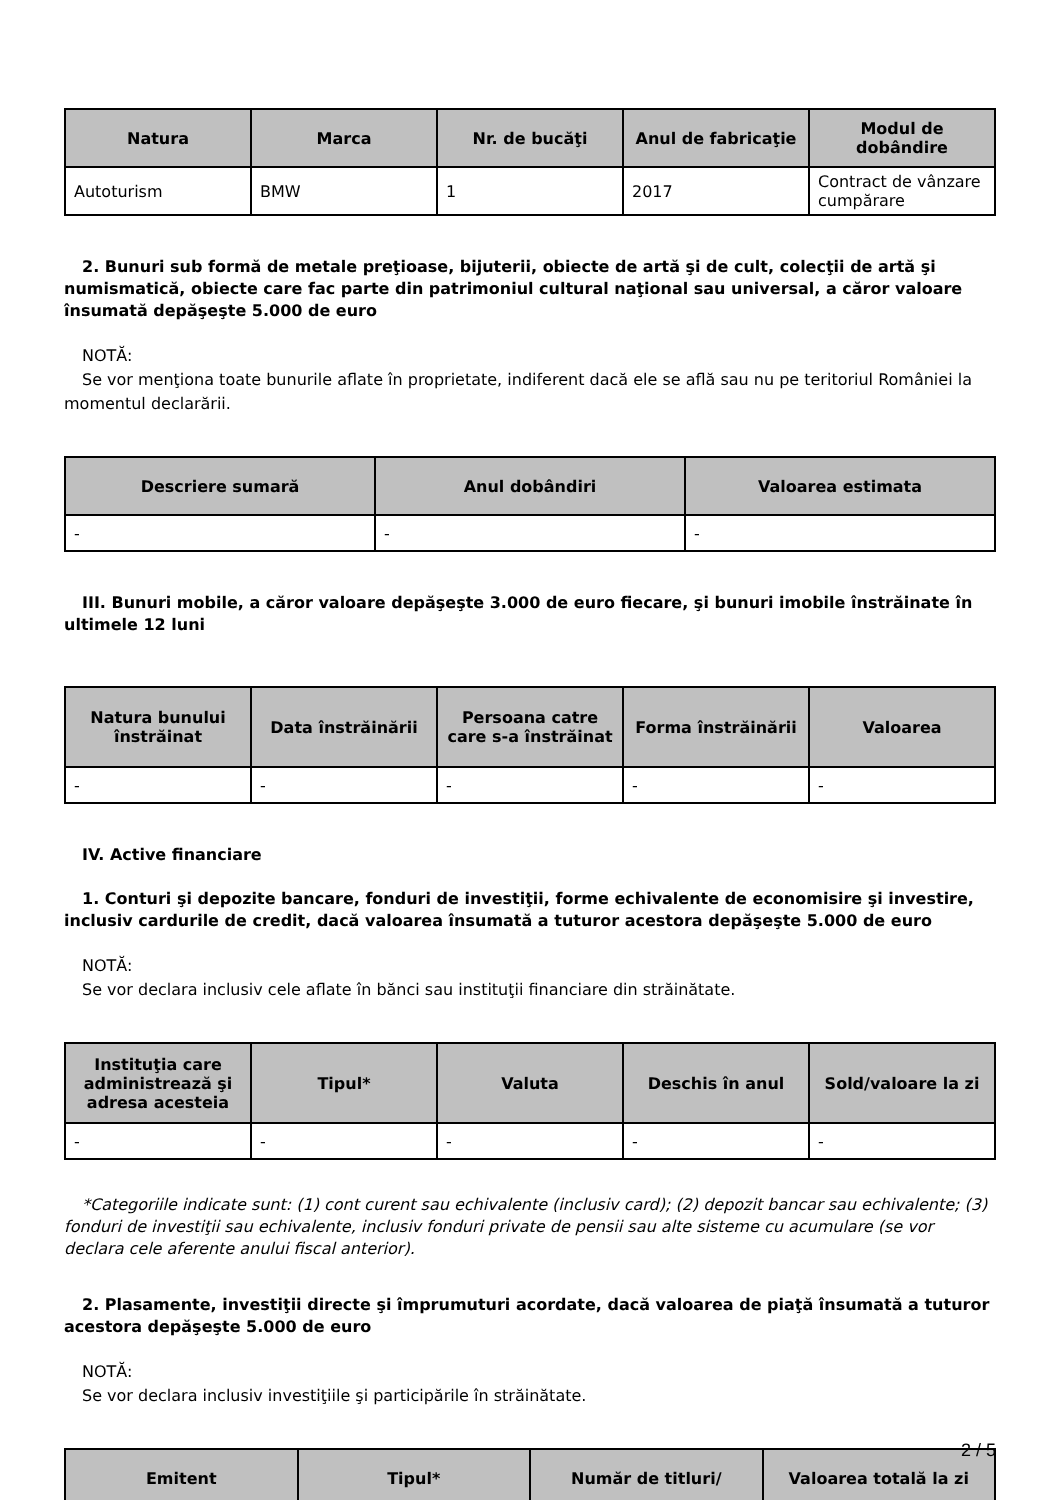| Natura | Marca | Nr. de bucăţi | Anul de fabricaţie | Modul de dobândire |
| --- | --- | --- | --- | --- |
| Autoturism | BMW | 1 | 2017 | Contract de vânzare cumpărare |
2. Bunuri sub formă de metale preţioase, bijuterii, obiecte de artă şi de cult, colecţii de artă şi numismatică, obiecte care fac parte din patrimoniul cultural naţional sau universal, a căror valoare însumată depăşeşte 5.000 de euro
NOTĂ:
Se vor menţiona toate bunurile aflate în proprietate, indiferent dacă ele se află sau nu pe teritoriul României la momentul declarării.
| Descriere sumară | Anul dobândiri | Valoarea estimata |
| --- | --- | --- |
| - | - | - |
III. Bunuri mobile, a căror valoare depăşeşte 3.000 de euro fiecare, şi bunuri imobile înstrăinate în ultimele 12 luni
| Natura bunului înstrăinat | Data înstrăinării | Persoana catre care s-a înstrăinat | Forma înstrăinării | Valoarea |
| --- | --- | --- | --- | --- |
| - | - | - | - | - |
IV. Active financiare
1. Conturi şi depozite bancare, fonduri de investiţii, forme echivalente de economisire şi investire, inclusiv cardurile de credit, dacă valoarea însumată a tuturor acestora depăşeşte 5.000 de euro
NOTĂ:
Se vor declara inclusiv cele aflate în bănci sau instituţii financiare din străinătate.
| Instituţia care administrează şi adresa acesteia | Tipul* | Valuta | Deschis în anul | Sold/valoare la zi |
| --- | --- | --- | --- | --- |
| - | - | - | - | - |
*Categoriile indicate sunt: (1) cont curent sau echivalente (inclusiv card); (2) depozit bancar sau echivalente; (3) fonduri de investiţii sau echivalente, inclusiv fonduri private de pensii sau alte sisteme cu acumulare (se vor declara cele aferente anului fiscal anterior).
2. Plasamente, investiţii directe şi împrumuturi acordate, dacă valoarea de piaţă însumată a tuturor acestora depăşeşte 5.000 de euro
NOTĂ:
Se vor declara inclusiv investiţiile şi participările în străinătate.
| Emitent | Tipul* | Număr de titluri/ | Valoarea totală la zi |
| --- | --- | --- | --- |
2 / 5